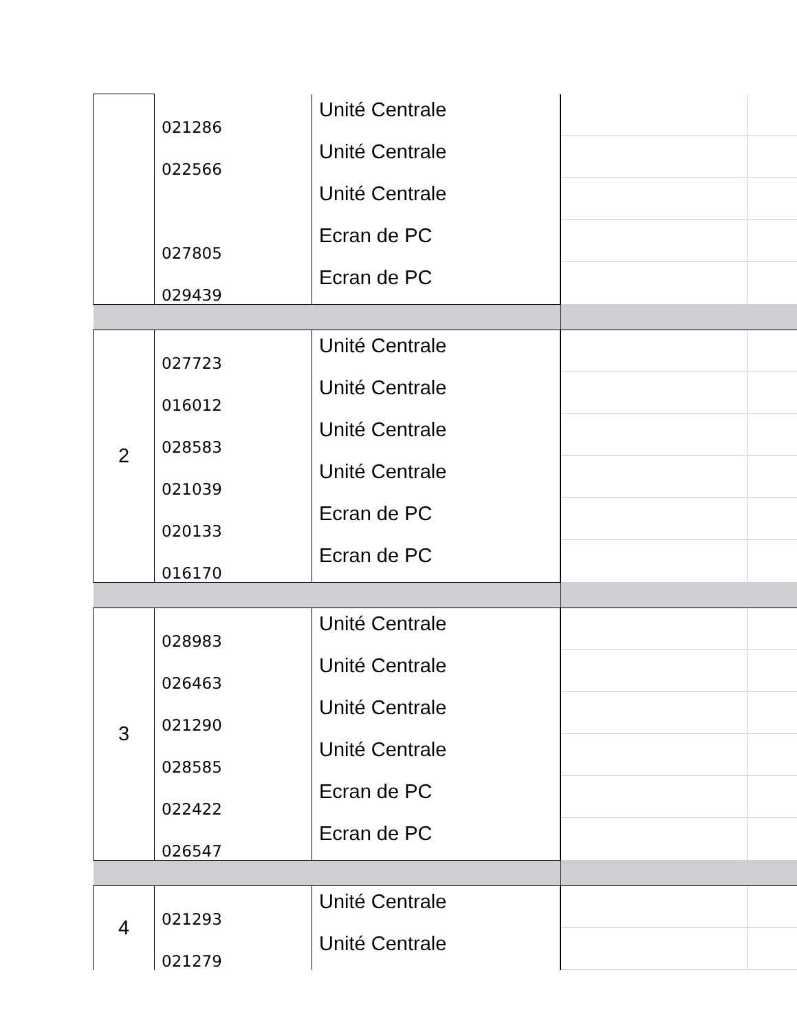| | 021286 | Unité Centrale | | |
| | 022566 | Unité Centrale | | |
| | | Unité Centrale | | |
| | 027805 | Ecran de PC | | |
| | 029439 | Ecran de PC | | |
| 2 | 027723 | Unité Centrale | | |
| | 016012 | Unité Centrale | | |
| | 028583 | Unité Centrale | | |
| | 021039 | Unité Centrale | | |
| | 020133 | Ecran de PC | | |
| | 016170 | Ecran de PC | | |
| 3 | 028983 | Unité Centrale | | |
| | 026463 | Unité Centrale | | |
| | 021290 | Unité Centrale | | |
| | 028585 | Unité Centrale | | |
| | 022422 | Ecran de PC | | |
| | 026547 | Ecran de PC | | |
| 4 | 021293 | Unité Centrale | | |
| | 021279 | Unité Centrale | | |